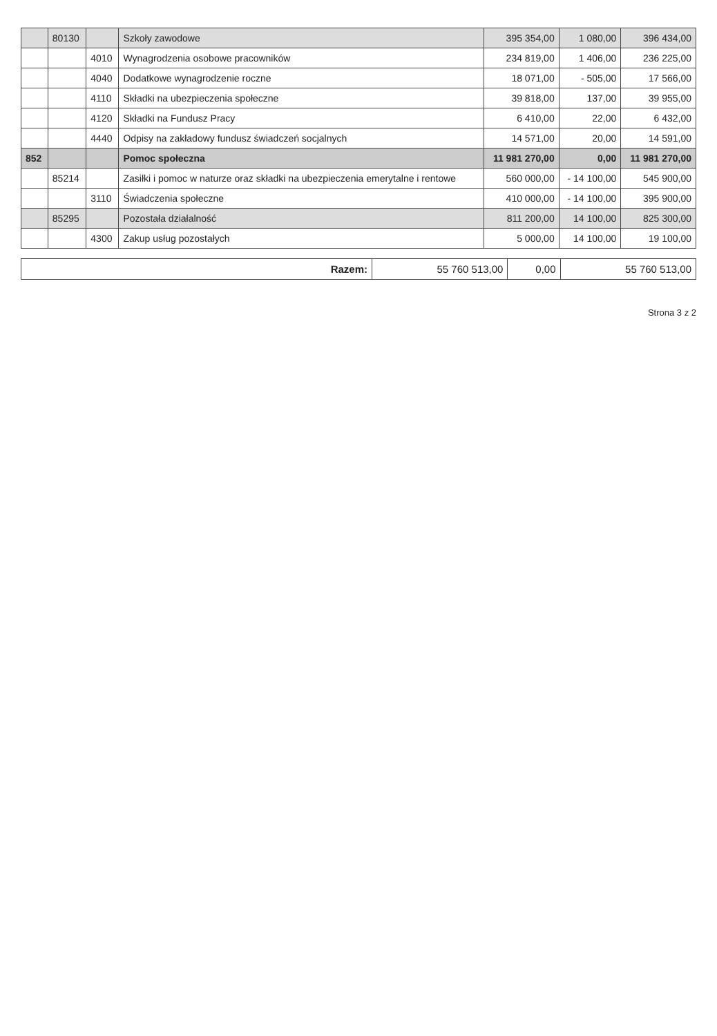| | 80130 | | Szkoły zawodowe | 395 354,00 | 1 080,00 | 396 434,00 |
| | | 4010 | Wynagrodzenia osobowe pracowników | 234 819,00 | 1 406,00 | 236 225,00 |
| | | 4040 | Dodatkowe wynagrodzenie roczne | 18 071,00 | - 505,00 | 17 566,00 |
| | | 4110 | Składki na ubezpieczenia społeczne | 39 818,00 | 137,00 | 39 955,00 |
| | | 4120 | Składki na Fundusz Pracy | 6 410,00 | 22,00 | 6 432,00 |
| | | 4440 | Odpisy na zakładowy fundusz świadczeń socjalnych | 14 571,00 | 20,00 | 14 591,00 |
| 852 | | | Pomoc społeczna | 11 981 270,00 | 0,00 | 11 981 270,00 |
| | 85214 | | Zasiłki i pomoc w naturze oraz składki na ubezpieczenia emerytalne i rentowe | 560 000,00 | - 14 100,00 | 545 900,00 |
| | | 3110 | Świadczenia społeczne | 410 000,00 | - 14 100,00 | 395 900,00 |
| | 85295 | | Pozostała działalność | 811 200,00 | 14 100,00 | 825 300,00 |
| | | 4300 | Zakup usług pozostałych | 5 000,00 | 14 100,00 | 19 100,00 |
| Razem: | 55 760 513,00 | 0,00 | 55 760 513,00 |
Strona 3 z 2